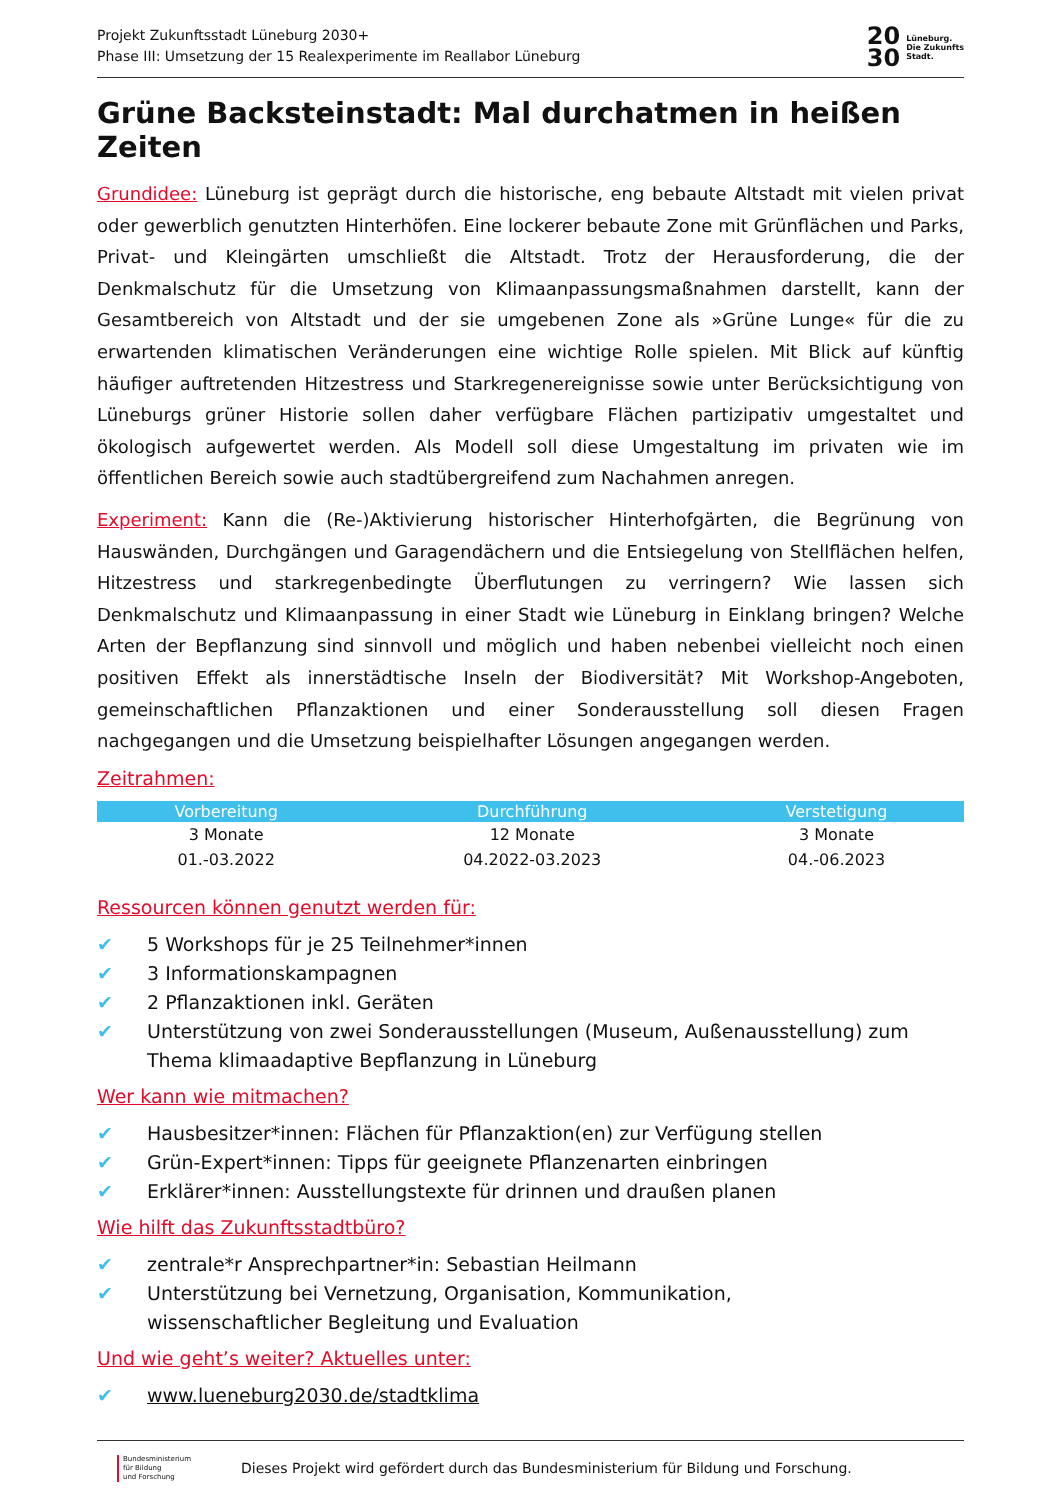Projekt Zukunftsstadt Lüneburg 2030+
Phase III: Umsetzung der 15 Realexperimente im Reallabor Lüneburg
20
30
Lüneburg.
Die Zukunfts
Stadt.
Grüne Backsteinstadt: Mal durchatmen in heißen Zeiten
Grundidee: Lüneburg ist geprägt durch die historische, eng bebaute Altstadt mit vielen privat oder gewerblich genutzten Hinterhöfen. Eine lockerer bebaute Zone mit Grünflächen und Parks, Privat- und Kleingärten umschließt die Altstadt. Trotz der Herausforderung, die der Denkmalschutz für die Umsetzung von Klimaanpassungsmaßnahmen darstellt, kann der Gesamtbereich von Altstadt und der sie umgebenen Zone als »Grüne Lunge« für die zu erwartenden klimatischen Veränderungen eine wichtige Rolle spielen. Mit Blick auf künftig häufiger auftretenden Hitzestress und Starkregenereignisse sowie unter Berücksichtigung von Lüneburgs grüner Historie sollen daher verfügbare Flächen partizipativ umgestaltet und ökologisch aufgewertet werden. Als Modell soll diese Umgestaltung im privaten wie im öffentlichen Bereich sowie auch stadtübergreifend zum Nachahmen anregen.
Experiment: Kann die (Re-)Aktivierung historischer Hinterhofgärten, die Begrünung von Hauswänden, Durchgängen und Garagendächern und die Entsiegelung von Stellflächen helfen, Hitzestress und starkregenbedingte Überflutungen zu verringern? Wie lassen sich Denkmalschutz und Klimaanpassung in einer Stadt wie Lüneburg in Einklang bringen? Welche Arten der Bepflanzung sind sinnvoll und möglich und haben nebenbei vielleicht noch einen positiven Effekt als innerstädtische Inseln der Biodiversität? Mit Workshop-Angeboten, gemeinschaftlichen Pflanzaktionen und einer Sonderausstellung soll diesen Fragen nachgegangen und die Umsetzung beispielhafter Lösungen angegangen werden.
Zeitrahmen:
| Vorbereitung | Durchführung | Verstetigung |
| --- | --- | --- |
| 3 Monate | 12 Monate | 3 Monate |
| 01.-03.2022 | 04.2022-03.2023 | 04.-06.2023 |
Ressourcen können genutzt werden für:
✔ 5 Workshops für je 25 Teilnehmer*innen
✔ 3 Informationskampagnen
✔ 2 Pflanzaktionen inkl. Geräten
✔ Unterstützung von zwei Sonderausstellungen (Museum, Außenausstellung) zum Thema klimaadaptive Bepflanzung in Lüneburg
Wer kann wie mitmachen?
✔ Hausbesitzer*innen: Flächen für Pflanzaktion(en) zur Verfügung stellen
✔ Grün-Expert*innen: Tipps für geeignete Pflanzenarten einbringen
✔ Erklärer*innen: Ausstellungstexte für drinnen und draußen planen
Wie hilft das Zukunftsstadtbüro?
✔ zentrale*r Ansprechpartner*in: Sebastian Heilmann
✔ Unterstützung bei Vernetzung, Organisation, Kommunikation, wissenschaftlicher Begleitung und Evaluation
Und wie geht’s weiter? Aktuelles unter:
✔ www.lueneburg2030.de/stadtklima
Bundesministerium
für Bildung
und Forschung
Dieses Projekt wird gefördert durch das Bundesministerium für Bildung und Forschung.